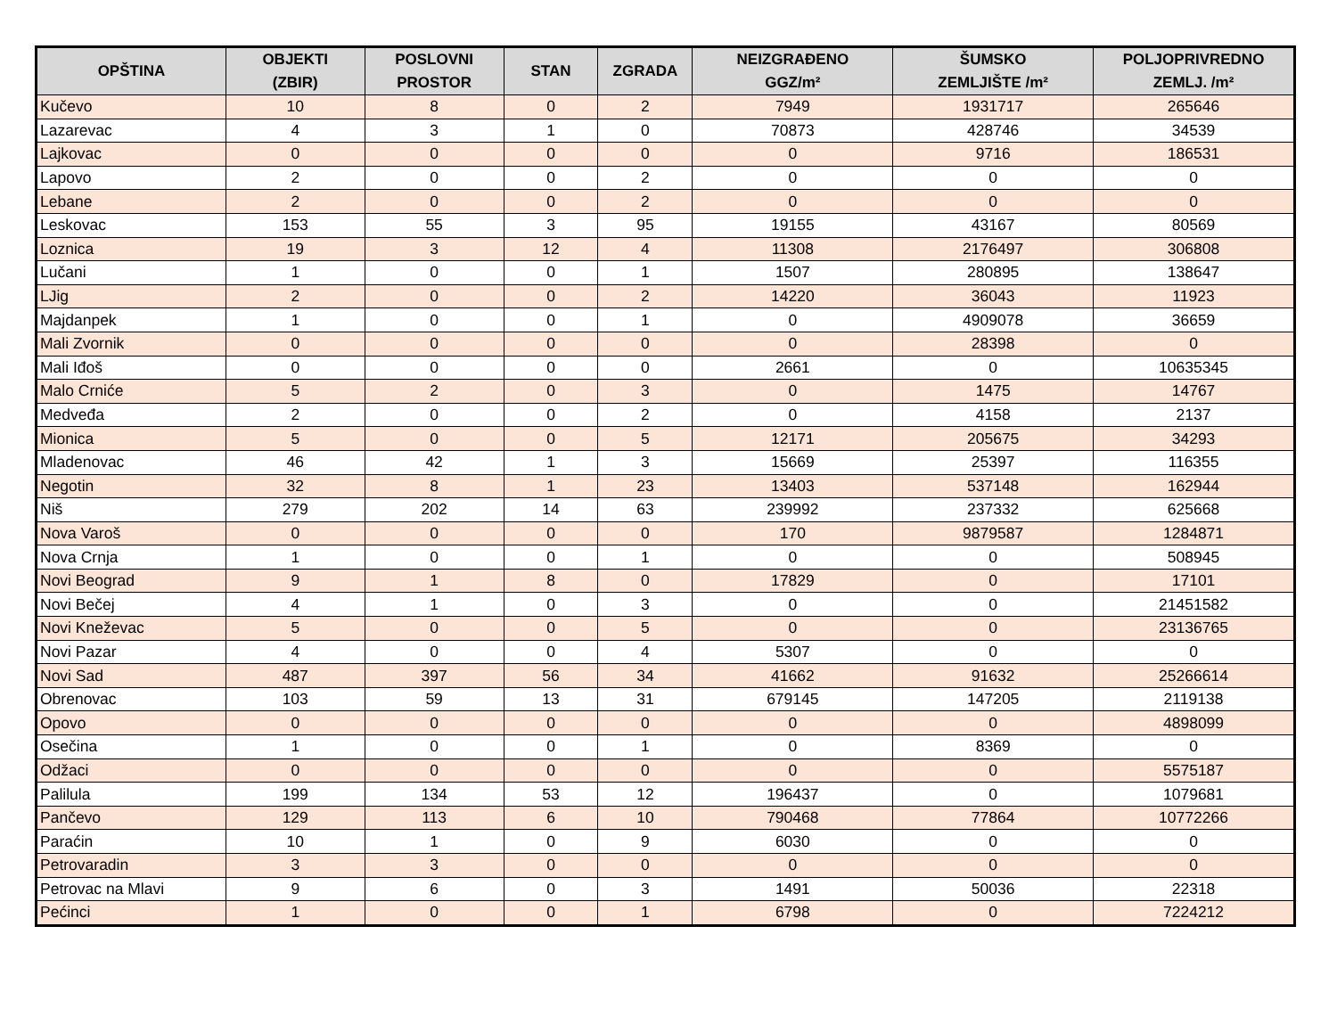| OPŠTINA | OBJEKTI (ZBIR) | POSLOVNI PROSTOR | STAN | ZGRADA | NEIZGRAĐENO GGZ/m² | ŠUMSKO ZEMLJIŠTE /m² | POLJOPRIVREDNO ZEMLJ. /m² |
| --- | --- | --- | --- | --- | --- | --- | --- |
| Kučevo | 10 | 8 | 0 | 2 | 7949 | 1931717 | 265646 |
| Lazarevac | 4 | 3 | 1 | 0 | 70873 | 428746 | 34539 |
| Lajkovac | 0 | 0 | 0 | 0 | 0 | 9716 | 186531 |
| Lapovo | 2 | 0 | 0 | 2 | 0 | 0 | 0 |
| Lebane | 2 | 0 | 0 | 2 | 0 | 0 | 0 |
| Leskovac | 153 | 55 | 3 | 95 | 19155 | 43167 | 80569 |
| Loznica | 19 | 3 | 12 | 4 | 11308 | 2176497 | 306808 |
| Lučani | 1 | 0 | 0 | 1 | 1507 | 280895 | 138647 |
| LJig | 2 | 0 | 0 | 2 | 14220 | 36043 | 11923 |
| Majdanpek | 1 | 0 | 0 | 1 | 0 | 4909078 | 36659 |
| Mali Zvornik | 0 | 0 | 0 | 0 | 0 | 28398 | 0 |
| Mali Iđoš | 0 | 0 | 0 | 0 | 2661 | 0 | 10635345 |
| Malo Crniće | 5 | 2 | 0 | 3 | 0 | 1475 | 14767 |
| Medveđa | 2 | 0 | 0 | 2 | 0 | 4158 | 2137 |
| Mionica | 5 | 0 | 0 | 5 | 12171 | 205675 | 34293 |
| Mladenovac | 46 | 42 | 1 | 3 | 15669 | 25397 | 116355 |
| Negotin | 32 | 8 | 1 | 23 | 13403 | 537148 | 162944 |
| Niš | 279 | 202 | 14 | 63 | 239992 | 237332 | 625668 |
| Nova Varoš | 0 | 0 | 0 | 0 | 170 | 9879587 | 1284871 |
| Nova Crnja | 1 | 0 | 0 | 1 | 0 | 0 | 508945 |
| Novi Beograd | 9 | 1 | 8 | 0 | 17829 | 0 | 17101 |
| Novi Bečej | 4 | 1 | 0 | 3 | 0 | 0 | 21451582 |
| Novi Kneževac | 5 | 0 | 0 | 5 | 0 | 0 | 23136765 |
| Novi Pazar | 4 | 0 | 0 | 4 | 5307 | 0 | 0 |
| Novi Sad | 487 | 397 | 56 | 34 | 41662 | 91632 | 25266614 |
| Obrenovac | 103 | 59 | 13 | 31 | 679145 | 147205 | 2119138 |
| Opovo | 0 | 0 | 0 | 0 | 0 | 0 | 4898099 |
| Osečina | 1 | 0 | 0 | 1 | 0 | 8369 | 0 |
| Odžaci | 0 | 0 | 0 | 0 | 0 | 0 | 5575187 |
| Palilula | 199 | 134 | 53 | 12 | 196437 | 0 | 1079681 |
| Pančevo | 129 | 113 | 6 | 10 | 790468 | 77864 | 10772266 |
| Paraćin | 10 | 1 | 0 | 9 | 6030 | 0 | 0 |
| Petrovaradin | 3 | 3 | 0 | 0 | 0 | 0 | 0 |
| Petrovac na Mlavi | 9 | 6 | 0 | 3 | 1491 | 50036 | 22318 |
| Pećinci | 1 | 0 | 0 | 1 | 6798 | 0 | 7224212 |